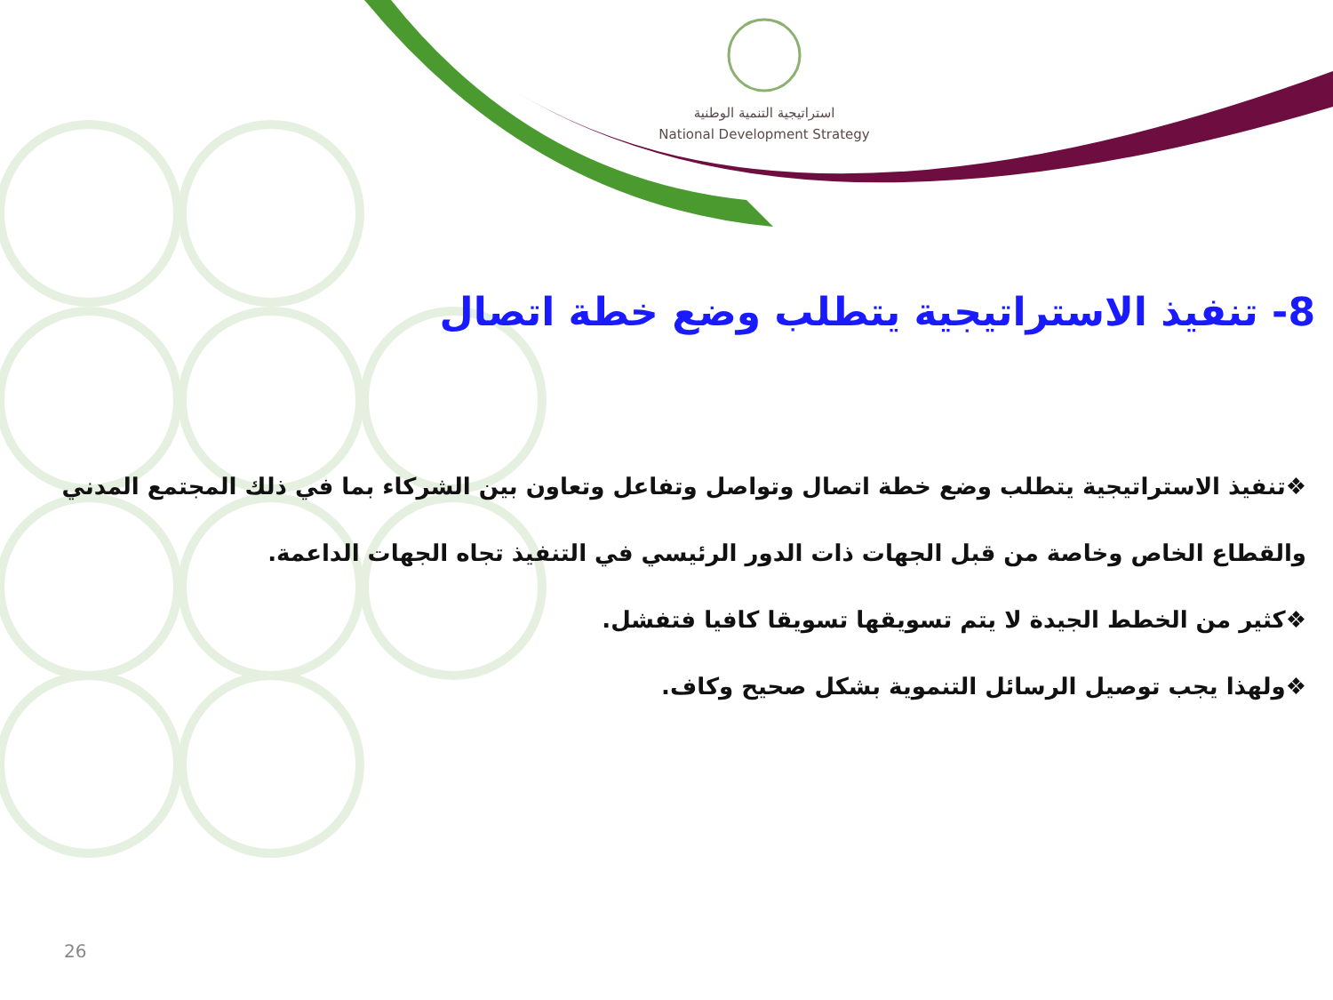استراتيجية التنمية الوطنية
National Development Strategy
8- تنفيذ الاستراتيجية يتطلب وضع خطة اتصال
❖تنفيذ الاستراتيجية يتطلب وضع خطة اتصال وتواصل وتفاعل وتعاون بين الشركاء بما في ذلك المجتمع المدني والقطاع الخاص وخاصة من قبل الجهات ذات الدور الرئيسي في التنفيذ تجاه الجهات الداعمة.
❖كثير من الخطط الجيدة لا يتم تسويقها تسويقا كافيا فتفشل.
❖ولهذا يجب توصيل الرسائل التنموية بشكل صحيح وكاف.
26